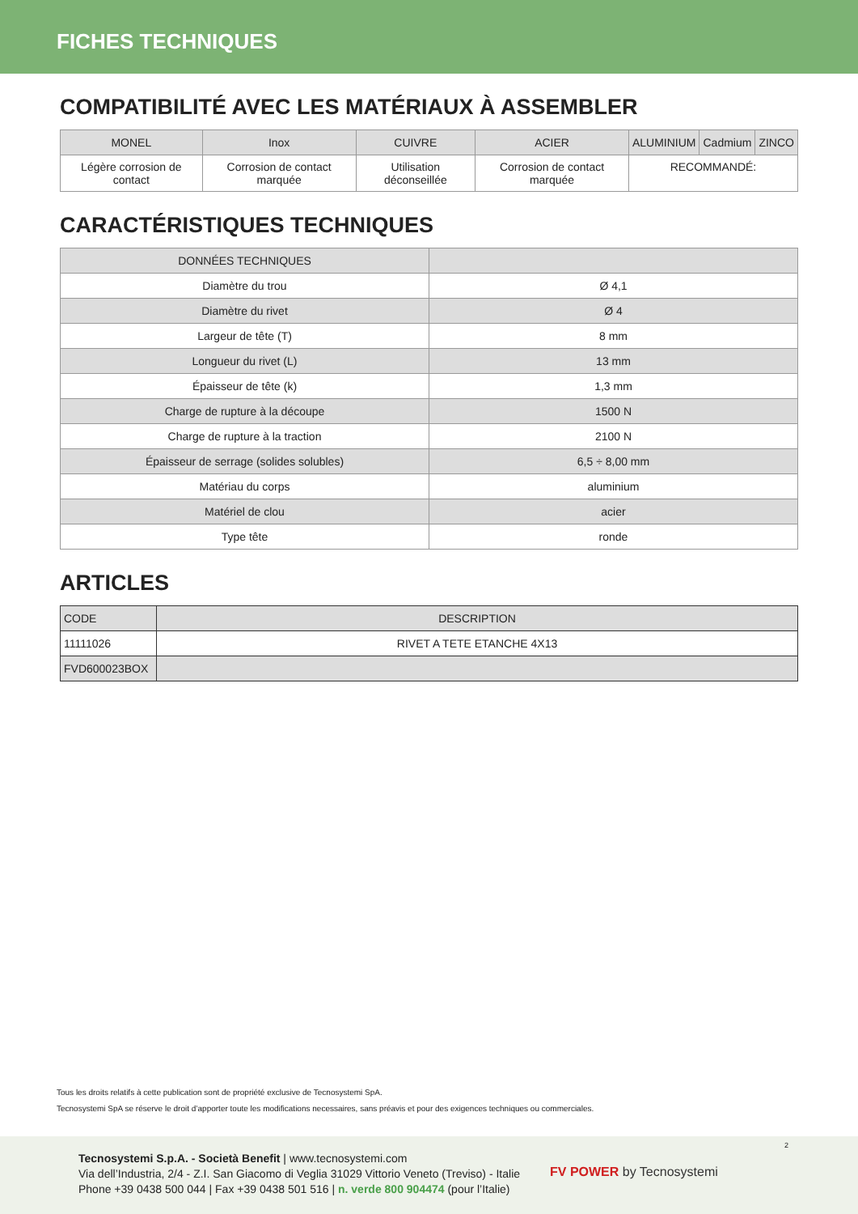FICHES TECHNIQUES
COMPATIBILITÉ AVEC LES MATÉRIAUX À ASSEMBLER
| MONEL | Inox | CUIVRE | ACIER | ALUMINIUM | Cadmium | ZINCO |
| --- | --- | --- | --- | --- | --- | --- |
| Légère corrosion de contact | Corrosion de contact marquée | Utilisation déconseillée | Corrosion de contact marquée | RECOMMANDÉ: | | |
CARACTÉRISTIQUES TECHNIQUES
| DONNÉES TECHNIQUES | |
| --- | --- |
| Diamètre du trou | Ø 4,1 |
| Diamètre du rivet | Ø 4 |
| Largeur de tête (T) | 8 mm |
| Longueur du rivet (L) | 13 mm |
| Épaisseur de tête (k) | 1,3 mm |
| Charge de rupture à la découpe | 1500 N |
| Charge de rupture à la traction | 2100 N |
| Épaisseur de serrage (solides solubles) | 6,5 ÷ 8,00 mm |
| Matériau du corps | aluminium |
| Matériel de clou | acier |
| Type tête | ronde |
ARTICLES
| CODE | DESCRIPTION |
| --- | --- |
| 11111026 | RIVET A TETE ETANCHE 4X13 |
| FVD600023BOX | |
Tous les droits relatifs à cette publication sont de propriété exclusive de Tecnosystemi SpA.
Tecnosystemi SpA se réserve le droit d’apporter toute les modifications necessaires, sans préavis et pour des exigences techniques ou commerciales.
2
Tecnosystemi S.p.A. - Società Benefit | www.tecnosystemi.com
Via dell’Industria, 2/4 - Z.I. San Giacomo di Veglia 31029 Vittorio Veneto (Treviso) - Italie
Phone +39 0438 500 044 | Fax +39 0438 501 516 | n. verde 800 904474 (pour l’Italie)
FV POWER by Tecnosystemi